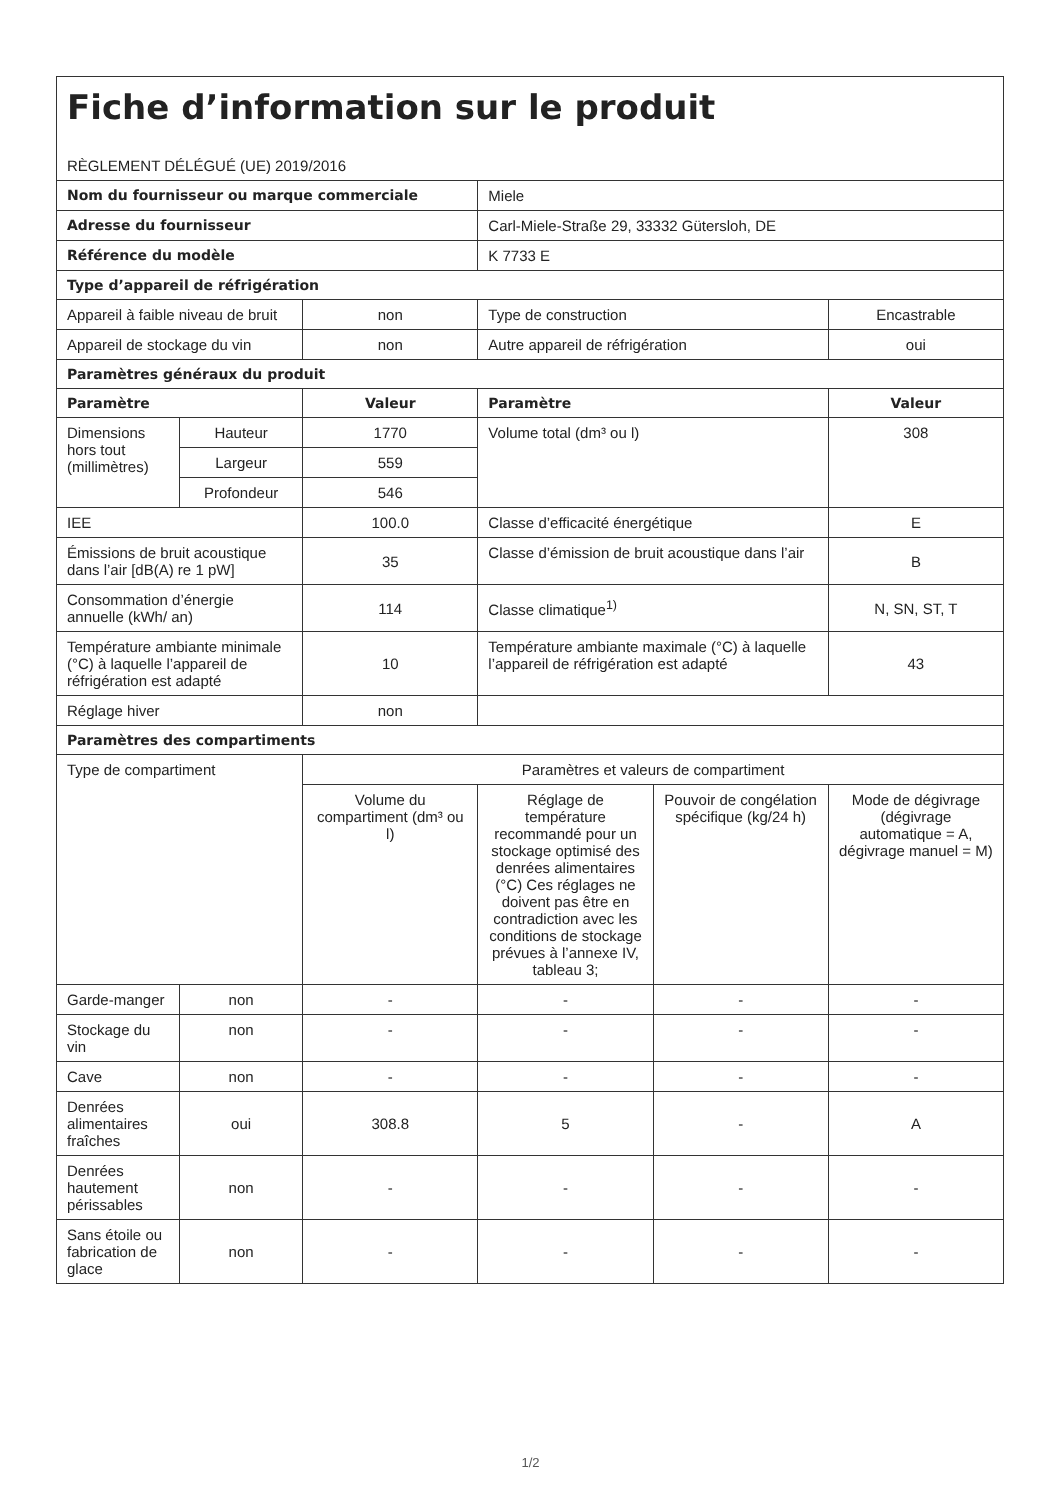| Fiche d’information sur le produit RÈGLEMENT DÉLÉGUÉ (UE) 2019/2016 | | | | | |
| Nom du fournisseur ou marque commerciale | | | Miele | | |
| Adresse du fournisseur | | | Carl-Miele-Straße 29, 33332 Gütersloh, DE | | |
| Référence du modèle | | | K 7733 E | | |
| Type d’appareil de réfrigération | | | | | |
| Appareil à faible niveau de bruit | | non | Type de construction | | Encastrable |
| Appareil de stockage du vin | | non | Autre appareil de réfrigération | | oui |
| Paramètres généraux du produit | | | | | |
| Paramètre | | Valeur | Paramètre | | Valeur |
| Dimensions hors tout (millimètres) | Hauteur | 1770 | Volume total (dm³ ou l) | | 308 |
| | Largeur | 559 | | | |
| | Profondeur | 546 | | | |
| IEE | | 100.0 | Classe d’efficacité énergétique | | E |
| Émissions de bruit acoustique dans l’air [dB(A) re 1 pW] | | 35 | Classe d’émission de bruit acoustique dans l’air | | B |
| Consommation d’énergie annuelle (kWh/ an) | | 114 | Classe climatique<sup>1)</sup> | | N, SN, ST, T |
| Température ambiante minimale (°C) à laquelle l’appareil de réfrigération est adapté | | 10 | Température ambiante maximale (°C) à laquelle l’appareil de réfrigération est adapté | | 43 |
| Réglage hiver | | non | | | |
| Paramètres des compartiments | | | | | |
| Type de compartiment | | Paramètres et valeurs de compartiment | | | |
| | | Volume du compartiment (dm³ ou l) | Réglage de température recommandé pour un stockage optimisé des denrées alimentaires (°C) Ces réglages ne doivent pas être en contradiction avec les conditions de stockage prévues à l’annexe IV, tableau 3; | Pouvoir de congélation spécifique (kg/24 h) | Mode de dégivrage (dégivrage automatique = A, dégivrage manuel = M) |
| Garde-manger | non | - | - | - | - |
| Stockage du vin | non | - | - | - | - |
| Cave | non | - | - | - | - |
| Denrées alimentaires fraîches | oui | 308.8 | 5 | - | A |
| Denrées hautement périssables | non | - | - | - | - |
| Sans étoile ou fabrication de glace | non | - | - | - | - |
1/2